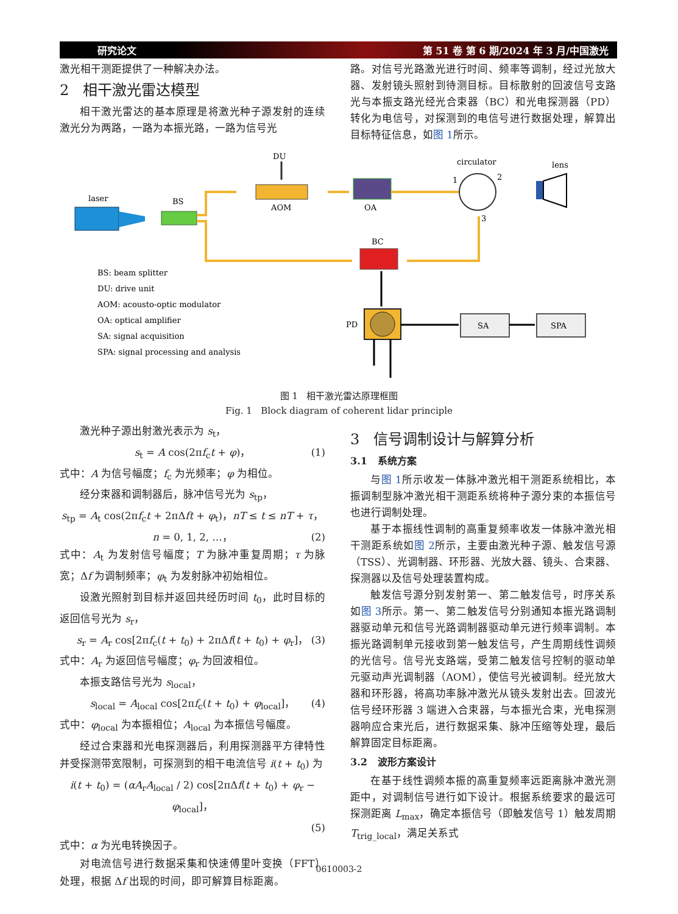研究论文 第 51 卷 第 6 期/2024 年 3 月/中国激光
激光相干测距提供了一种解决办法。
2 相干激光雷达模型
相干激光雷达的基本原理是将激光种子源发射的连续激光分为两路，一路为本振光路，一路为信号光
路。对信号光路激光进行时间、频率等调制，经过光放大器、发射镜头照射到待测目标。目标散射的回波信号支路光与本振支路光经光合束器（BC）和光电探测器（PD）转化为电信号，对探测到的电信号进行数据处理，解算出目标特征信息，如图 1所示。
laser
BS
AOM
DU
OA
circulator
1
2
3
lens
BC
PD
SA
SPA
BS: beam splitter
DU: drive unit
AOM: acousto-optic modulator
OA: optical amplifier
SA: signal acquisition
SPA: signal processing and analysis
图 1 相干激光雷达原理框图
Fig. 1 Block diagram of coherent lidar principle
激光种子源出射激光表示为 s<sub>t</sub>，
s<sub>t</sub> = A cos(2πf<sub>c</sub>t + φ)， (1)
式中：A 为信号幅度；f<sub>c</sub> 为光频率；φ 为相位。
经分束器和调制器后，脉冲信号光为 s<sub>tp</sub>，
s<sub>tp</sub> = A<sub>t</sub> cos(2πf<sub>c</sub>t + 2πΔft + φ<sub>t</sub>)，nT ≤ t ≤ nT + τ，
n = 0, 1, 2, …， (2)
式中：A<sub>t</sub> 为发射信号幅度；T 为脉冲重复周期；τ 为脉宽；Δf 为调制频率；φ<sub>t</sub> 为发射脉冲初始相位。
设激光照射到目标并返回共经历时间 t<sub>0</sub>，此时目标的返回信号光为 s<sub>r</sub>，
s<sub>r</sub> = A<sub>r</sub> cos[2πf<sub>c</sub>(t + t<sub>0</sub>) + 2πΔf(t + t<sub>0</sub>) + φ<sub>r</sub>]， (3)
式中：A<sub>r</sub> 为返回信号幅度；φ<sub>r</sub> 为回波相位。
本振支路信号光为 s<sub>local</sub>，
s<sub>local</sub> = A<sub>local</sub> cos[2πf<sub>c</sub>(t + t<sub>0</sub>) + φ<sub>local</sub>]， (4)
式中：φ<sub>local</sub> 为本振相位；A<sub>local</sub> 为本振信号幅度。
经过合束器和光电探测器后，利用探测器平方律特性并受探测带宽限制，可探测到的相干电流信号 i(t + t<sub>0</sub>) 为
i(t + t<sub>0</sub>) = (αA<sub>r</sub>A<sub>local</sub> / 2) cos[2πΔf(t + t<sub>0</sub>) + φ<sub>r</sub> − φ<sub>local</sub>]，
(5)
式中：α 为光电转换因子。
对电流信号进行数据采集和快速傅里叶变换（FFT）处理，根据 Δf 出现的时间，即可解算目标距离。
3 信号调制设计与解算分析
3.1 系统方案
与图 1所示收发一体脉冲激光相干测距系统相比，本振调制型脉冲激光相干测距系统将种子源分束的本振信号也进行调制处理。
基于本振线性调制的高重复频率收发一体脉冲激光相干测距系统如图 2所示，主要由激光种子源、触发信号源（TSS）、光调制器、环形器、光放大器、镜头、合束器、探测器以及信号处理装置构成。
触发信号源分别发射第一、第二触发信号，时序关系如图 3所示。第一、第二触发信号分别通知本振光路调制器驱动单元和信号光路调制器驱动单元进行频率调制。本振光路调制单元接收到第一触发信号，产生周期线性调频的光信号。信号光支路端，受第二触发信号控制的驱动单元驱动声光调制器（AOM），使信号光被调制。经光放大器和环形器，将高功率脉冲激光从镜头发射出去。回波光信号经环形器 3 端进入合束器，与本振光合束，光电探测器响应合束光后，进行数据采集、脉冲压缩等处理，最后解算固定目标距离。
3.2 波形方案设计
在基于线性调频本振的高重复频率远距离脉冲激光测距中，对调制信号进行如下设计。根据系统要求的最远可探测距离 L<sub>max</sub>，确定本振信号（即触发信号 1）触发周期 T<sub>trig_local</sub>，满足关系式
0610003-2